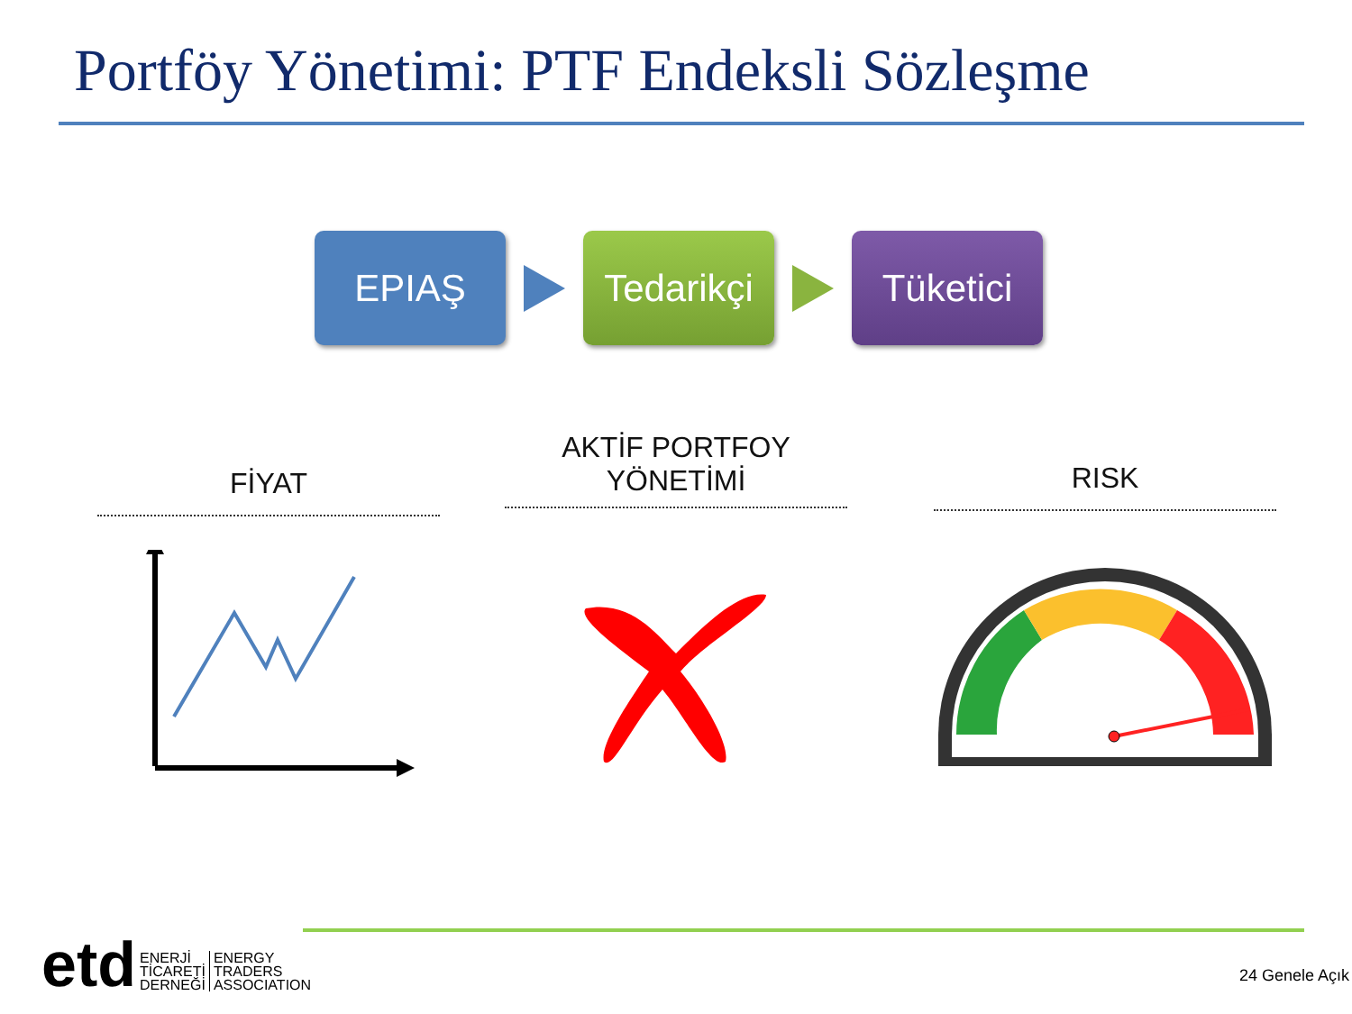Portföy Yönetimi: PTF Endeksli Sözleşme
EPIAŞ
Tedarikçi
Tüketici
FİYAT
AKTİF PORTFOY
YÖNETİMİ
RISK
etd
ENERJİ
TİCARETİ
DERNEĞİ
ENERGY
TRADERS
ASSOCIATION
24 Genele Açık